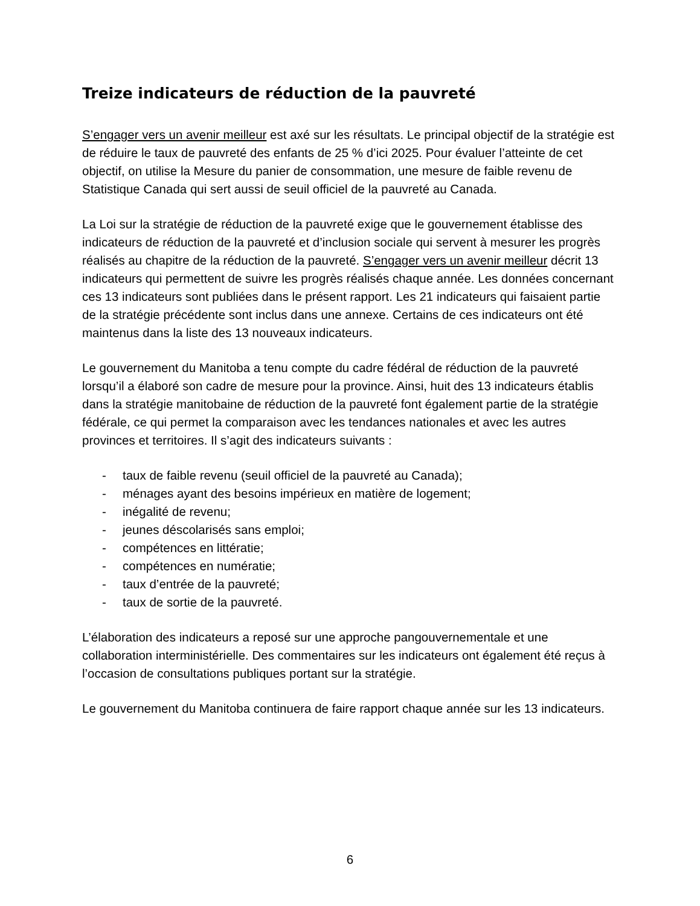Treize indicateurs de réduction de la pauvreté
S’engager vers un avenir meilleur est axé sur les résultats. Le principal objectif de la stratégie est de réduire le taux de pauvreté des enfants de 25 % d’ici 2025. Pour évaluer l’atteinte de cet objectif, on utilise la Mesure du panier de consommation, une mesure de faible revenu de Statistique Canada qui sert aussi de seuil officiel de la pauvreté au Canada.
La Loi sur la stratégie de réduction de la pauvreté exige que le gouvernement établisse des indicateurs de réduction de la pauvreté et d’inclusion sociale qui servent à mesurer les progrès réalisés au chapitre de la réduction de la pauvreté. S’engager vers un avenir meilleur décrit 13 indicateurs qui permettent de suivre les progrès réalisés chaque année. Les données concernant ces 13 indicateurs sont publiées dans le présent rapport. Les 21 indicateurs qui faisaient partie de la stratégie précédente sont inclus dans une annexe. Certains de ces indicateurs ont été maintenus dans la liste des 13 nouveaux indicateurs.
Le gouvernement du Manitoba a tenu compte du cadre fédéral de réduction de la pauvreté lorsqu’il a élaboré son cadre de mesure pour la province. Ainsi, huit des 13 indicateurs établis dans la stratégie manitobaine de réduction de la pauvreté font également partie de la stratégie fédérale, ce qui permet la comparaison avec les tendances nationales et avec les autres provinces et territoires. Il s’agit des indicateurs suivants :
- taux de faible revenu (seuil officiel de la pauvreté au Canada);
- ménages ayant des besoins impérieux en matière de logement;
- inégalité de revenu;
- jeunes déscolarisés sans emploi;
- compétences en littératie;
- compétences en numératie;
- taux d’entrée de la pauvreté;
- taux de sortie de la pauvreté.
L’élaboration des indicateurs a reposé sur une approche pangouvernementale et une collaboration interministérielle. Des commentaires sur les indicateurs ont également été reçus à l’occasion de consultations publiques portant sur la stratégie.
Le gouvernement du Manitoba continuera de faire rapport chaque année sur les 13 indicateurs.
6